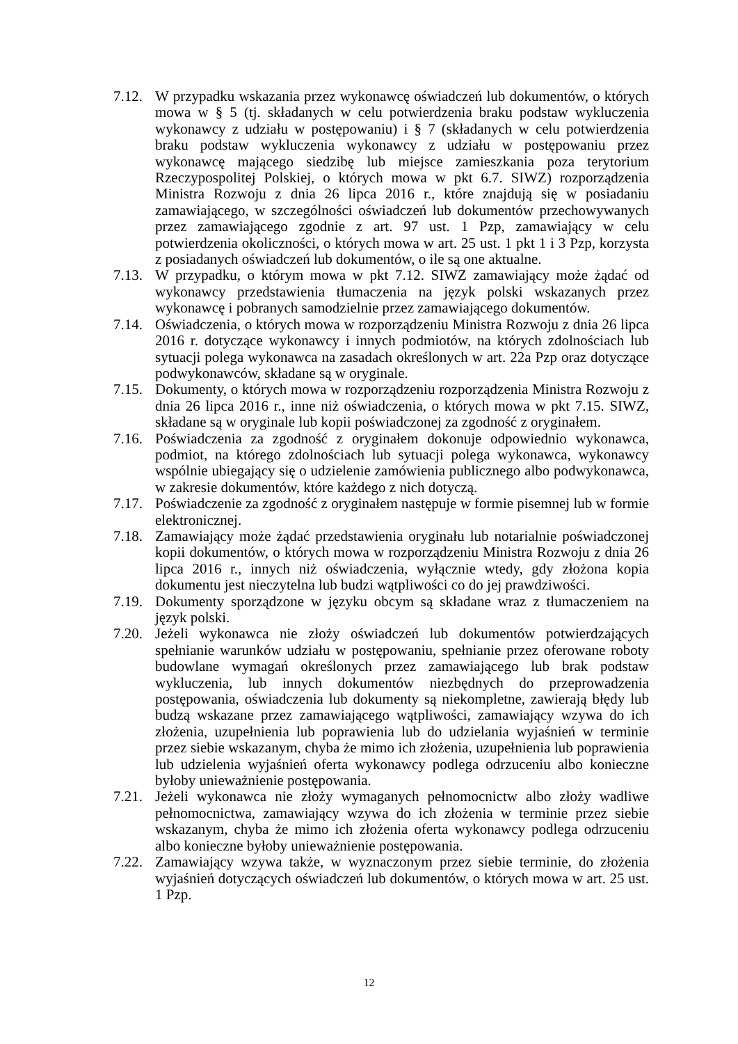7.12.
W przypadku wskazania przez wykonawcę oświadczeń lub dokumentów, o których mowa w § 5 (tj. składanych w celu potwierdzenia braku podstaw wykluczenia wykonawcy z udziału w postępowaniu) i § 7 (składanych w celu potwierdzenia braku podstaw wykluczenia wykonawcy z udziału w postępowaniu przez wykonawcę mającego siedzibę lub miejsce zamieszkania poza terytorium Rzeczypospolitej Polskiej, o których mowa w pkt 6.7. SIWZ) rozporządzenia Ministra Rozwoju z dnia 26 lipca 2016 r., które znajdują się w posiadaniu zamawiającego, w szczególności oświadczeń lub dokumentów przechowywanych przez zamawiającego zgodnie z art. 97 ust. 1 Pzp, zamawiający w celu potwierdzenia okoliczności, o których mowa w art. 25 ust. 1 pkt 1 i 3 Pzp, korzysta z posiadanych oświadczeń lub dokumentów, o ile są one aktualne.
7.13.
W przypadku, o którym mowa w pkt 7.12. SIWZ zamawiający może żądać od wykonawcy przedstawienia tłumaczenia na język polski wskazanych przez wykonawcę i pobranych samodzielnie przez zamawiającego dokumentów.
7.14.
Oświadczenia, o których mowa w rozporządzeniu Ministra Rozwoju z dnia 26 lipca 2016 r. dotyczące wykonawcy i innych podmiotów, na których zdolnościach lub sytuacji polega wykonawca na zasadach określonych w art. 22a Pzp oraz dotyczące podwykonawców, składane są w oryginale.
7.15.
Dokumenty, o których mowa w rozporządzeniu rozporządzenia Ministra Rozwoju z dnia 26 lipca 2016 r., inne niż oświadczenia, o których mowa w pkt 7.15. SIWZ, składane są w oryginale lub kopii poświadczonej za zgodność z oryginałem.
7.16.
Poświadczenia za zgodność z oryginałem dokonuje odpowiednio wykonawca, podmiot, na którego zdolnościach lub sytuacji polega wykonawca, wykonawcy wspólnie ubiegający się o udzielenie zamówienia publicznego albo podwykonawca, w zakresie dokumentów, które każdego z nich dotyczą.
7.17.
Poświadczenie za zgodność z oryginałem następuje w formie pisemnej lub w formie elektronicznej.
7.18.
Zamawiający może żądać przedstawienia oryginału lub notarialnie poświadczonej kopii dokumentów, o których mowa w rozporządzeniu Ministra Rozwoju z dnia 26 lipca 2016 r., innych niż oświadczenia, wyłącznie wtedy, gdy złożona kopia dokumentu jest nieczytelna lub budzi wątpliwości co do jej prawdziwości.
7.19.
Dokumenty sporządzone w języku obcym są składane wraz z tłumaczeniem na język polski.
7.20.
Jeżeli wykonawca nie złoży oświadczeń lub dokumentów potwierdzających spełnianie warunków udziału w postępowaniu, spełnianie przez oferowane roboty budowlane wymagań określonych przez zamawiającego lub brak podstaw wykluczenia, lub innych dokumentów niezbędnych do przeprowadzenia postępowania, oświadczenia lub dokumenty są niekompletne, zawierają błędy lub budzą wskazane przez zamawiającego wątpliwości, zamawiający wzywa do ich złożenia, uzupełnienia lub poprawienia lub do udzielania wyjaśnień w terminie przez siebie wskazanym, chyba że mimo ich złożenia, uzupełnienia lub poprawienia lub udzielenia wyjaśnień oferta wykonawcy podlega odrzuceniu albo konieczne byłoby unieważnienie postępowania.
7.21.
Jeżeli wykonawca nie złoży wymaganych pełnomocnictw albo złoży wadliwe pełnomocnictwa, zamawiający wzywa do ich złożenia w terminie przez siebie wskazanym, chyba że mimo ich złożenia oferta wykonawcy podlega odrzuceniu albo konieczne byłoby unieważnienie postępowania.
7.22.
Zamawiający wzywa także, w wyznaczonym przez siebie terminie, do złożenia wyjaśnień dotyczących oświadczeń lub dokumentów, o których mowa w art. 25 ust. 1 Pzp.
12